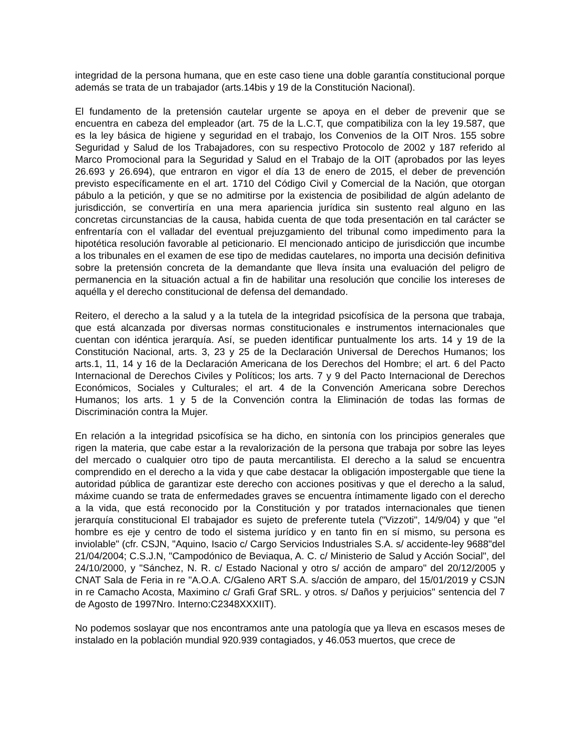integridad de la persona humana, que en este caso tiene una doble garantía constitucional porque además se trata de un trabajador (arts.14bis y 19 de la Constitución Nacional).
El fundamento de la pretensión cautelar urgente se apoya en el deber de prevenir que se encuentra en cabeza del empleador (art. 75 de la L.C.T, que compatibiliza con la ley 19.587, que es la ley básica de higiene y seguridad en el trabajo, los Convenios de la OIT Nros. 155 sobre Seguridad y Salud de los Trabajadores, con su respectivo Protocolo de 2002 y 187 referido al Marco Promocional para la Seguridad y Salud en el Trabajo de la OIT (aprobados por las leyes 26.693 y 26.694), que entraron en vigor el día 13 de enero de 2015, el deber de prevención previsto específicamente en el art. 1710 del Código Civil y Comercial de la Nación, que otorgan pábulo a la petición, y que se no admitirse por la existencia de posibilidad de algún adelanto de jurisdicción, se convertiría en una mera apariencia jurídica sin sustento real alguno en las concretas circunstancias de la causa, habida cuenta de que toda presentación en tal carácter se enfrentaría con el valladar del eventual prejuzgamiento del tribunal como impedimento para la hipotética resolución favorable al peticionario. El mencionado anticipo de jurisdicción que incumbe a los tribunales en el examen de ese tipo de medidas cautelares, no importa una decisión definitiva sobre la pretensión concreta de la demandante que lleva ínsita una evaluación del peligro de permanencia en la situación actual a fin de habilitar una resolución que concilie los intereses de aquélla y el derecho constitucional de defensa del demandado.
Reitero, el derecho a la salud y a la tutela de la integridad psicofísica de la persona que trabaja, que está alcanzada por diversas normas constitucionales e instrumentos internacionales que cuentan con idéntica jerarquía. Así, se pueden identificar puntualmente los arts. 14 y 19 de la Constitución Nacional, arts. 3, 23 y 25 de la Declaración Universal de Derechos Humanos; los arts.1, 11, 14 y 16 de la Declaración Americana de los Derechos del Hombre; el art. 6 del Pacto Internacional de Derechos Civiles y Políticos; los arts. 7 y 9 del Pacto Internacional de Derechos Económicos, Sociales y Culturales; el art. 4 de la Convención Americana sobre Derechos Humanos; los arts. 1 y 5 de la Convención contra la Eliminación de todas las formas de Discriminación contra la Mujer.
En relación a la integridad psicofísica se ha dicho, en sintonía con los principios generales que rigen la materia, que cabe estar a la revalorización de la persona que trabaja por sobre las leyes del mercado o cualquier otro tipo de pauta mercantilista. El derecho a la salud se encuentra comprendido en el derecho a la vida y que cabe destacar la obligación impostergable que tiene la autoridad pública de garantizar este derecho con acciones positivas y que el derecho a la salud, máxime cuando se trata de enfermedades graves se encuentra íntimamente ligado con el derecho a la vida, que está reconocido por la Constitución y por tratados internacionales que tienen jerarquía constitucional El trabajador es sujeto de preferente tutela ("Vizzoti", 14/9/04) y que "el hombre es eje y centro de todo el sistema jurídico y en tanto fin en sí mismo, su persona es inviolable" (cfr. CSJN, "Aquino, Isacio c/ Cargo Servicios Industriales S.A. s/ accidente-ley 9688"del 21/04/2004; C.S.J.N, "Campodónico de Beviaqua, A. C. c/ Ministerio de Salud y Acción Social", del 24/10/2000, y "Sánchez, N. R. c/ Estado Nacional y otro s/ acción de amparo" del 20/12/2005 y CNAT Sala de Feria in re "A.O.A. C/Galeno ART S.A. s/acción de amparo, del 15/01/2019 y CSJN in re Camacho Acosta, Maximino c/ Grafi Graf SRL. y otros. s/ Daños y perjuicios" sentencia del 7 de Agosto de 1997Nro. Interno:C2348XXXIIT).
No podemos soslayar que nos encontramos ante una patología que ya lleva en escasos meses de instalado en la población mundial 920.939 contagiados, y 46.053 muertos, que crece de